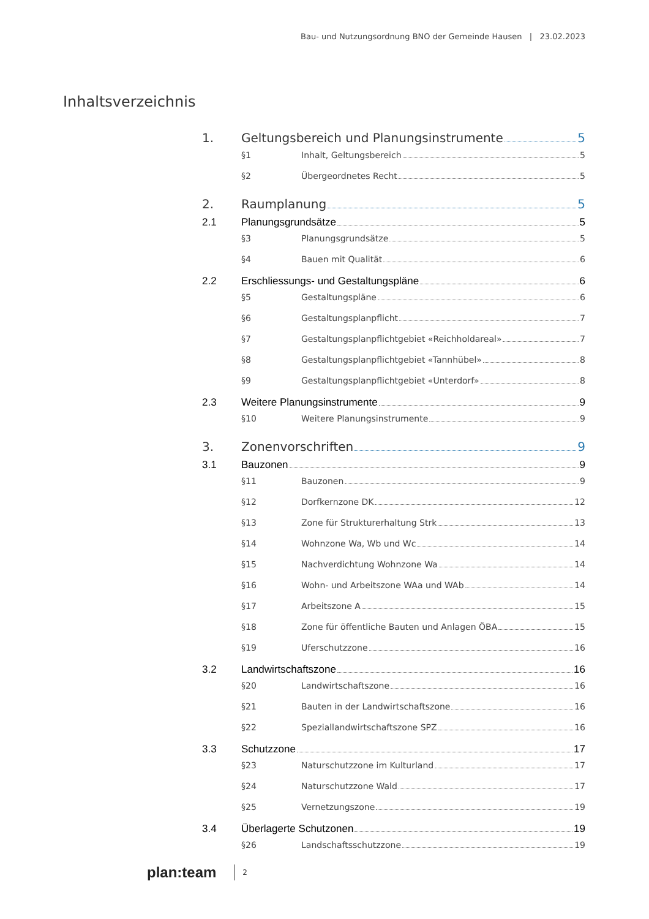Bau- und Nutzungsordnung BNO der Gemeinde Hausen | 23.02.2023
Inhaltsverzeichnis
1. Geltungsbereich und Planungsinstrumente 5
§1 Inhalt, Geltungsbereich 5
§2 Übergeordnetes Recht 5
2. Raumplanung 5
2.1 Planungsgrundsätze 5
§3 Planungsgrundsätze 5
§4 Bauen mit Qualität 6
2.2 Erschliessungs- und Gestaltungspläne 6
§5 Gestaltungspläne 6
§6 Gestaltungsplanpflicht 7
§7 Gestaltungsplanpflichtgebiet «Reichholdareal» 7
§8 Gestaltungsplanpflichtgebiet «Tannhübel» 8
§9 Gestaltungsplanpflichtgebiet «Unterdorf» 8
2.3 Weitere Planungsinstrumente 9
§10 Weitere Planungsinstrumente 9
3. Zonenvorschriften 9
3.1 Bauzonen 9
§11 Bauzonen 9
§12 Dorfkernzone DK 12
§13 Zone für Strukturerhaltung Strk 13
§14 Wohnzone Wa, Wb und Wc 14
§15 Nachverdichtung Wohnzone Wa 14
§16 Wohn- und Arbeitszone WAa und WAb 14
§17 Arbeitszone A 15
§18 Zone für öffentliche Bauten und Anlagen ÖBA 15
§19 Uferschutzzone 16
3.2 Landwirtschaftszone 16
§20 Landwirtschaftszone 16
§21 Bauten in der Landwirtschaftszone 16
§22 Speziallandwirtschaftszone SPZ 16
3.3 Schutzzone 17
§23 Naturschutzzone im Kulturland 17
§24 Naturschutzzone Wald 17
§25 Vernetzungszone 19
3.4 Überlagerte Schutzonen 19
§26 Landschaftsschutzzone 19
plan:team 2